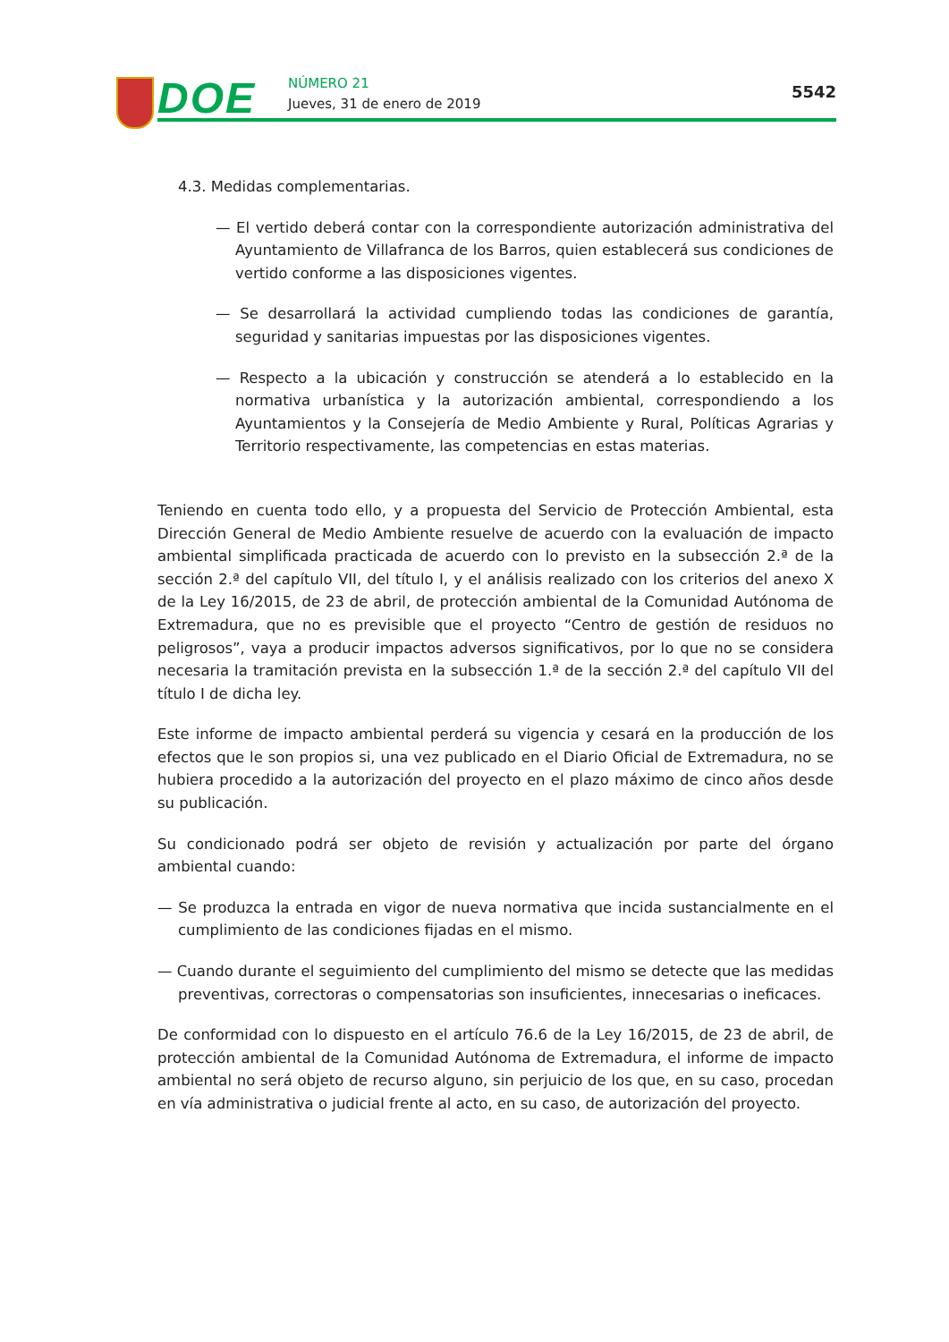DOE NÚMERO 21
Jueves, 31 de enero de 2019
5542
4.3. Medidas complementarias.
— El vertido deberá contar con la correspondiente autorización administrativa del Ayuntamiento de Villafranca de los Barros, quien establecerá sus condiciones de vertido conforme a las disposiciones vigentes.
— Se desarrollará la actividad cumpliendo todas las condiciones de garantía, seguridad y sanitarias impuestas por las disposiciones vigentes.
— Respecto a la ubicación y construcción se atenderá a lo establecido en la normativa urbanística y la autorización ambiental, correspondiendo a los Ayuntamientos y la Consejería de Medio Ambiente y Rural, Políticas Agrarias y Territorio respectivamente, las competencias en estas materias.
Teniendo en cuenta todo ello, y a propuesta del Servicio de Protección Ambiental, esta Dirección General de Medio Ambiente resuelve de acuerdo con la evaluación de impacto ambiental simplificada practicada de acuerdo con lo previsto en la subsección 2.ª de la sección 2.ª del capítulo VII, del título I, y el análisis realizado con los criterios del anexo X de la Ley 16/2015, de 23 de abril, de protección ambiental de la Comunidad Autónoma de Extremadura, que no es previsible que el proyecto “Centro de gestión de residuos no peligrosos”, vaya a producir impactos adversos significativos, por lo que no se considera necesaria la tramitación prevista en la subsección 1.ª de la sección 2.ª del capítulo VII del título I de dicha ley.
Este informe de impacto ambiental perderá su vigencia y cesará en la producción de los efectos que le son propios si, una vez publicado en el Diario Oficial de Extremadura, no se hubiera procedido a la autorización del proyecto en el plazo máximo de cinco años desde su publicación.
Su condicionado podrá ser objeto de revisión y actualización por parte del órgano ambiental cuando:
— Se produzca la entrada en vigor de nueva normativa que incida sustancialmente en el cumplimiento de las condiciones fijadas en el mismo.
— Cuando durante el seguimiento del cumplimiento del mismo se detecte que las medidas preventivas, correctoras o compensatorias son insuficientes, innecesarias o ineficaces.
De conformidad con lo dispuesto en el artículo 76.6 de la Ley 16/2015, de 23 de abril, de protección ambiental de la Comunidad Autónoma de Extremadura, el informe de impacto ambiental no será objeto de recurso alguno, sin perjuicio de los que, en su caso, procedan en vía administrativa o judicial frente al acto, en su caso, de autorización del proyecto.